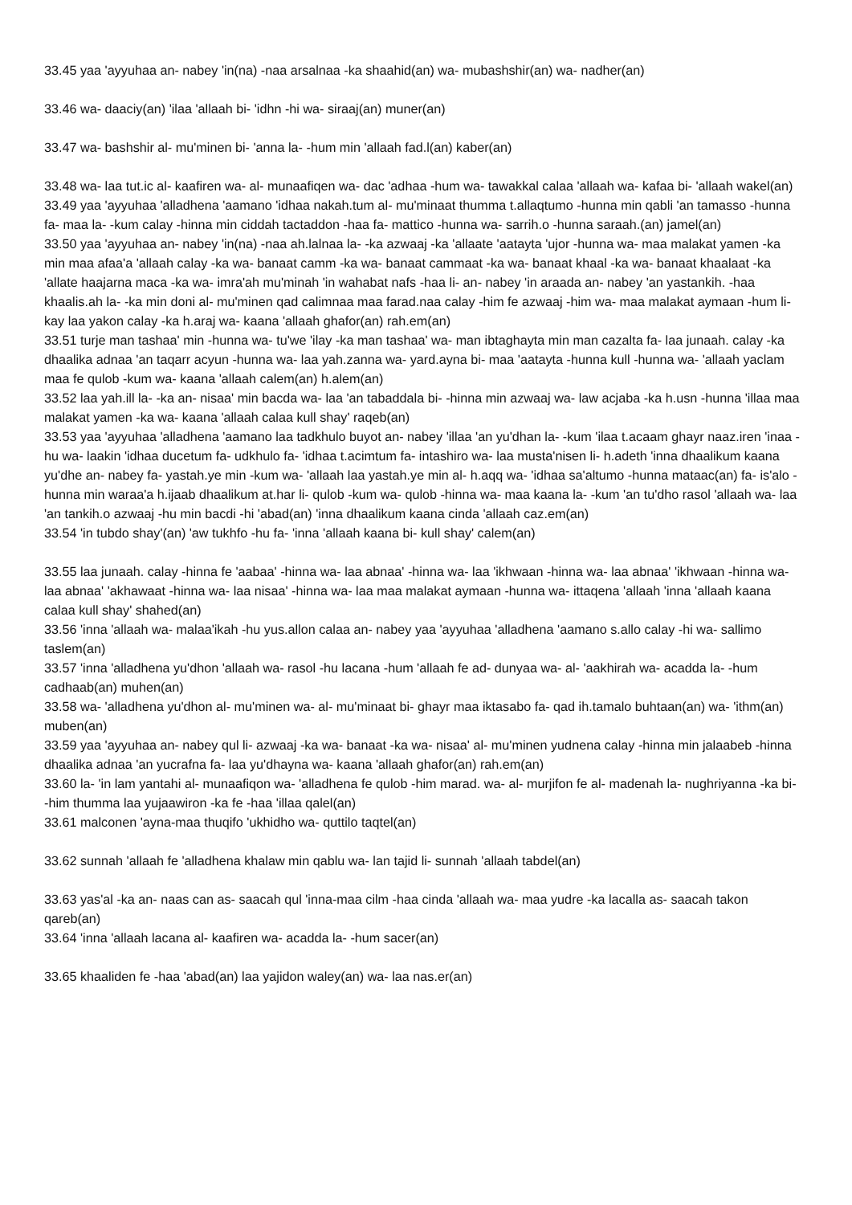33.45 yaa 'ayyuhaa an- nabey 'in(na) -naa arsalnaa -ka shaahid(an) wa- mubashshir(an) wa- nadher(an)
33.46 wa- daaciy(an) 'ilaa 'allaah bi- 'idhn -hi wa- siraaj(an) muner(an)
33.47 wa- bashshir al- mu'minen bi- 'anna la- -hum min 'allaah fad.l(an) kaber(an)
33.48 wa- laa tut.ic al- kaafiren wa- al- munaafiqen wa- dac 'adhaa -hum wa- tawakkal calaa 'allaah wa- kafaa bi- 'allaah wakel(an)
33.49 yaa 'ayyuhaa 'alladhena 'aamano 'idhaa nakah.tum al- mu'minaat thumma t.allaqtumo -hunna min qabli 'an tamasso -hunna fa- maa la- -kum calay -hinna min ciddah tactaddon -haa fa- mattico -hunna wa- sarrih.o -hunna saraah.(an) jamel(an)
33.50 yaa 'ayyuhaa an- nabey 'in(na) -naa ah.lalnaa la- -ka azwaaj -ka 'allaate 'aatayta 'ujor -hunna wa- maa malakat yamen -ka min maa afaa'a 'allaah calay -ka wa- banaat camm -ka wa- banaat cammaat -ka wa- banaat khaal -ka wa- banaat khaalaat -ka 'allate haajarna maca -ka wa- imra'ah mu'minah 'in wahabat nafs -haa li- an- nabey 'in araada an- nabey 'an yastankih. -haa khaalis.ah la- -ka min doni al- mu'minen qad calimnaa maa farad.naa calay -him fe azwaaj -him wa- maa malakat aymaan -hum li- kay laa yakon calay -ka h.araj wa- kaana 'allaah ghafor(an) rah.em(an)
33.51 turje man tashaa' min -hunna wa- tu'we 'ilay -ka man tashaa' wa- man ibtaghayta min man cazalta fa- laa junaah. calay -ka dhaalika adnaa 'an taqarr acyun -hunna wa- laa yah.zanna wa- yard.ayna bi- maa 'aatayta -hunna kull -hunna wa- 'allaah yaclam maa fe qulob -kum wa- kaana 'allaah calem(an) h.alem(an)
33.52 laa yah.ill la- -ka an- nisaa' min bacda wa- laa 'an tabaddala bi- -hinna min azwaaj wa- law acjaba -ka h.usn -hunna 'illaa maa malakat yamen -ka wa- kaana 'allaah calaa kull shay' raqeb(an)
33.53 yaa 'ayyuhaa 'alladhena 'aamano laa tadkhulo buyot an- nabey 'illaa 'an yu'dhan la- -kum 'ilaa t.acaam ghayr naaz.iren 'inaa -hu wa- laakin 'idhaa ducetum fa- udkhulo fa- 'idhaa t.acimtum fa- intashiro wa- laa musta'nisen li- h.adeth 'inna dhaalikum kaana yu'dhe an- nabey fa- yastah.ye min -kum wa- 'allaah laa yastah.ye min al- h.aqq wa- 'idhaa sa'altumo -hunna mataac(an) fa- is'alo -hunna min waraa'a h.ijaab dhaalikum at.har li- qulob -kum wa- qulob -hinna wa- maa kaana la- -kum 'an tu'dho rasol 'allaah wa- laa 'an tankih.o azwaaj -hu min bacdi -hi 'abad(an) 'inna dhaalikum kaana cinda 'allaah caz.em(an)
33.54 'in tubdo shay'(an) 'aw tukhfo -hu fa- 'inna 'allaah kaana bi- kull shay' calem(an)
33.55 laa junaah. calay -hinna fe 'aabaa' -hinna wa- laa abnaa' -hinna wa- laa 'ikhwaan -hinna wa- laa abnaa' 'ikhwaan -hinna wa- laa abnaa' 'akhawaat -hinna wa- laa nisaa' -hinna wa- laa maa malakat aymaan -hunna wa- ittaqena 'allaah 'inna 'allaah kaana calaa kull shay' shahed(an)
33.56 'inna 'allaah wa- malaa'ikah -hu yus.allon calaa an- nabey yaa 'ayyuhaa 'alladhena 'aamano s.allo calay -hi wa- sallimo taslem(an)
33.57 'inna 'alladhena yu'dhon 'allaah wa- rasol -hu lacana -hum 'allaah fe ad- dunyaa wa- al- 'aakhirah wa- acadda la- -hum cadhaab(an) muhen(an)
33.58 wa- 'alladhena yu'dhon al- mu'minen wa- al- mu'minaat bi- ghayr maa iktasabo fa- qad ih.tamalo buhtaan(an) wa- 'ithm(an) muben(an)
33.59 yaa 'ayyuhaa an- nabey qul li- azwaaj -ka wa- banaat -ka wa- nisaa' al- mu'minen yudnena calay -hinna min jalaabeb -hinna dhaalika adnaa 'an yucrafna fa- laa yu'dhayna wa- kaana 'allaah ghafor(an) rah.em(an)
33.60 la- 'in lam yantahi al- munaafiqon wa- 'alladhena fe qulob -him marad. wa- al- murjifon fe al- madenah la- nughriyanna -ka bi- -him thumma laa yujaawiron -ka fe -haa 'illaa qalel(an)
33.61 malconen 'ayna-maa thuqifo 'ukhidho wa- quttilo taqtel(an)
33.62 sunnah 'allaah fe 'alladhena khalaw min qablu wa- lan tajid li- sunnah 'allaah tabdel(an)
33.63 yas'al -ka an- naas can as- saacah qul 'inna-maa cilm -haa cinda 'allaah wa- maa yudre -ka lacalla as- saacah takon qareb(an)
33.64 'inna 'allaah lacana al- kaafiren wa- acadda la- -hum sacer(an)
33.65 khaaliden fe -haa 'abad(an) laa yajidon waley(an) wa- laa nas.er(an)